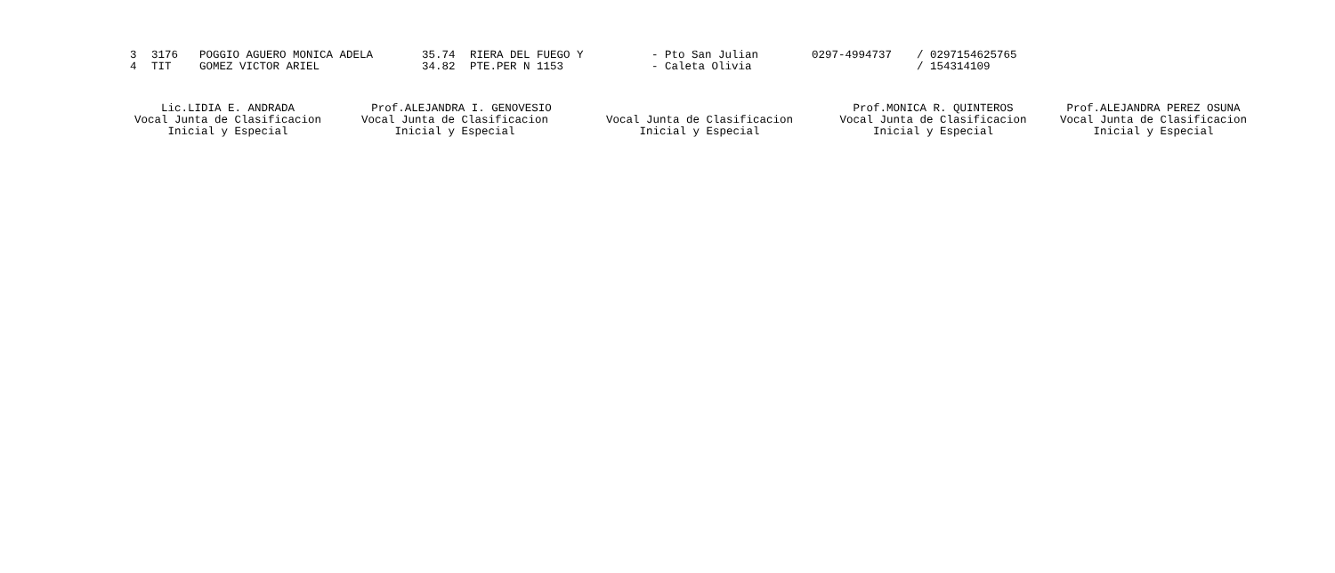| 3 | 3176 | POGGIO AGUERO MONICA ADELA | 35.74 | RIERA DEL FUEGO Y | - Pto San Julian | 0297-4994737 | / 0297154625765 |
| 4 | TIT | GOMEZ VICTOR ARIEL | 34.82 | PTE.PER N 1153 | - Caleta Olivia | | / 154314109 |
Lic.LIDIA E. ANDRADA Vocal Junta de Clasificacion Inicial y Especial
Prof.ALEJANDRA I. GENOVESIO Vocal Junta de Clasificacion Inicial y Especial
Vocal Junta de Clasificacion Inicial y Especial
Prof.MONICA R. QUINTEROS Vocal Junta de Clasificacion Inicial y Especial
Prof.ALEJANDRA PEREZ OSUNA Vocal Junta de Clasificacion Inicial y Especial